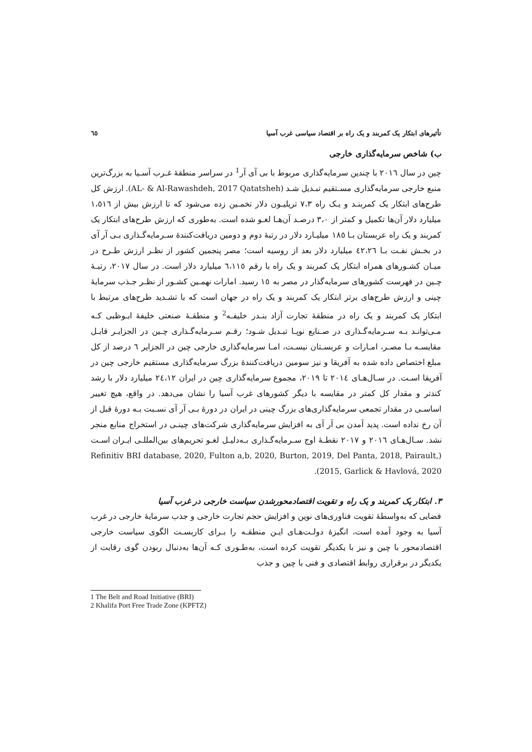تأثیرهای ابتکار یک کمربند و یک راه بر اقتصاد سیاسی غرب آسیا ٦٥
ب) شاخص سرمایه‌گذاری خارجی
چین در سال ۲۰۱٦ با چندین سرمایه‌گذاری مربوط با بی آی آر<sup>1</sup> در سراسر منطقهٔ غـرب آسـیا به بزرگ‌ترین منبع خارجی سرمایه‌گذاری مسـتقیم تبـدیل شـد (AL- & Al-Rawashdeh, 2017 Qatatsheh). ارزش کل طرح‌های ابتکار یک کمربنـد و یـک راه ۷،۳ تریلیـون دلار تخمـین زده می‌شود که تا ارزش بیش از ۱،٥۱٦ میلیارد دلار آن‌ها تکمیل و کمتر از ۳،۰ درصـد آن‌هـا لغـو شده است. به‌طوری که ارزش طرح‌های ابتکار یک کمربند و یک راه عربستان بـا ۱۸٥ میلیـارد دلار در رتبهٔ دوم و دومین دریافت‌کنندهٔ سـرمایه‌گـذاری بـی آر آی در بخـش نفـت بـا ٤۲،۲٦ میلیارد دلار بعد از روسیه است؛ مصر پنجمین کشور از نظـر ارزش طـرح در میـان کشـورهای همراه ابتکار یک کمربند و یک راه با رقم ٦،۱۱٥ میلیارد دلار است. در سال ۲۰۱۷، رتبـهٔ چـین در فهرست کشورهای سرمایه‌گذار در مصر به ۱٥ رسید. امارات نهمـین کشـور از نظـر جـذب سرمایهٔ چینی و ارزش طرح‌های برتر ابتکار یک کمربند و یک راه در جهان است که با تشـدید طرح‌های مرتبط با ابتکار یک کمربند و یک راه در منطقهٔ تجارت آزاد بنـدر خلیفـه<sup>2</sup> و منطقـهٔ صنعتی خلیفهٔ ابـوظبی کـه مـی‌توانـد بـه سـرمایه‌گـذاری در صـنایع نوپـا تبـدیل شـود؛ رقـم سـرمایه‌گـذاری چـین در الجزایـر قابـل مقایسـه بـا مصـر، امـارات و عربسـتان نیسـت، امـا سرمایه‌گذاری خارجی چین در الجزایر ٦ درصد از کل مبلغ اختصاص داده شده به آفریقا و نیز سومین دریافت‌کنندهٔ بزرگ سرمایه‌گذاری مستقیم خارجی چین در آفریقا اسـت. در سـال‌هـای ۲۰۱٤ تا ۲۰۱۹، مجموع سرمایه‌گذاری چین در ایران ۲٤،۱۲ میلیارد دلار با رشد کندتر و مقدار کل کمتر در مقایسه با دیگر کشورهای غرب آسیا را نشان می‌دهد. در واقع، هیچ تغییر اساسـی در مقدار تجمعی سرمایه‌گذاری‌های بزرگ چینی در ایران در دورهٔ بـی آر آی نسـبت بـه دورهٔ قبل از آن رخ نداده است. پدید آمدن بی آر آی به افزایش سرمایه‌گذاری شرکت‌های چینـی در استخراج منابع منجر نشد. سـال‌هـای ۲۰۱٦ و ۲۰۱۷ نقطـهٔ اوج سـرمایه‌گـذاری بـه‌دلیـل لغـو تحریم‌های بین‌المللـی ایـران اسـت (Refinitiv BRI database, 2020, Fulton a,b, 2020, Burton, 2019, Del Panta, 2018, Pairault, 2015, Garlick & Havlová, 2020).
۳. ابتکار یک کمربند و یک راه و تقویت اقتصادمحورشدن سیاست خارجی در غرب آسیا
فضایی که به‌واسطهٔ تقویت فناوری‌های نوین و افزایش حجم تجارت خارجی و جذب سرمایهٔ خارجی در غرب آسیا به وجود آمده است، انگیزهٔ دولـت‌هـای ایـن منطقـه را بـرای کاربسـت الگوی سیاست خارجی اقتصادمحور با چین و نیز با یکدیگر تقویت کرده است، به‌طـوری کـه آن‌ها به‌دنبال ربودن گوی رقابت از یکدیگر در برقراری روابط اقتصادی و فنی با چین و جذب
1 The Belt and Road Initiative (BRI)
2 Khalifa Port Free Trade Zone (KPFTZ)